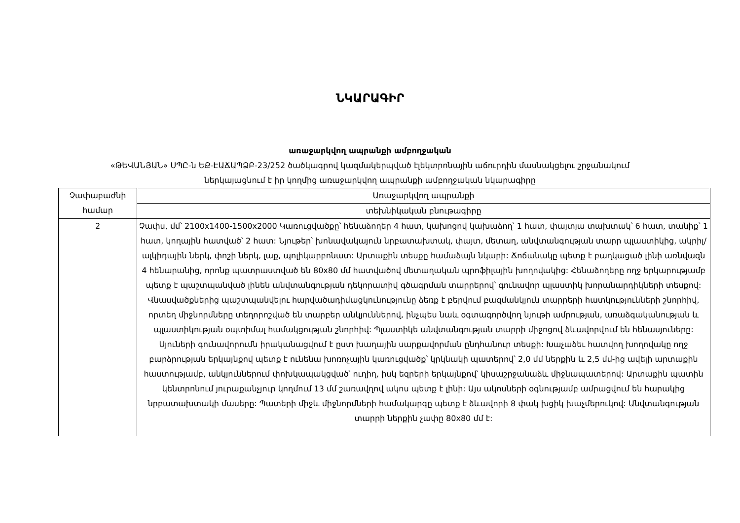ՆԿԱՐԱԳԻՐ
առաջարկվող ապրանքի ամբողջական
«ԹԵՎԱՆՅԱՆ» ՍՊԸ-ն ԵՔ-ԷԱՃԱՊՁԲ-23/252 ծածկագրով կազմակերպված էլեկտրոնային աճուրդին մասնակցելու շրջանակում
ներկայացնում է իր կողմից առաջարկվող ապրանքի ամբողջական նկարագիրը
| Չափաբաժնի համար | Առաջարկվող ապրանքի |
| | տեխնիկական բնութագիրը |
| 2 | Չափս, մմ՝ 2100x1400-1500x2000 Կառուցվածքը՝ հենաձողեր 4 հատ, կախոցով կախաձող՝ 1 հատ, փայտյա տախտակ՝ 6 հատ, տանիք՝ 1 հատ, կողային հատված՝ 2 հատ: Նյութեր՝ խոնավակայուն նրբատախտակ, փայտ, մետաղ, անվտանգության տարր պլաստիկից, ակրիլ/ալկիդային ներկ, փոշի ներկ, լաք, պոլիկարբոնատ: Արտաքին տեսքը համաձայն նկարի: Ճոճանակը պետք է բաղկացած լինի առնվազն 4 հենարանից, որոնք պատրաստված են 80x80 մմ հատվածով մետաղական պրոֆիլային խողովակից: Հենաձողերը ողջ երկարությամբ պետք է պաշտպանված լինեն անվտանգության դեկորատիվ գծագրման տարրերով՝ գունավոր պլաստիկ խորանարդիկների տեսքով: Վնասվածքներից պաշտպանվելու հարվածադիմացկունությունը ձեռք է բերվում բազմանկյուն տարրերի հատկությունների շնորհիվ, որտեղ միջնորմները տեղորոշված են տարբեր անկյուններով, ինչպես նաև օգտագործվող նյութի ամրության, առաձգականության և պլաստիկության օպտիմալ համակցության շնորհիվ: Պլաստիկե անվտանգության տարրի միջոցով ձևավորվում են հենասյուները: Սյուների գունավորումն իրականացվում է ըստ խաղային սարքավորման ընդհանուր տեսքի: Խաչաձեւ հատվող խողովակը ողջ բարձրության երկայնքով պետք է ունենա խոռոչային կառուցվածք՝ կրկնակի պատերով՝ 2,0 մմ ներքին և 2,5 մմ-ից ավելի արտաքին հաստությամբ, անկյուններում փոխկապակցված՝ ուղիղ, իսկ եզրերի երկայնքով՝ կիսաշրջանաձև միջնապատերով: Արտաքին պատին կենտրոնում յուրաքանչյուր կողմում 13 մմ շառավղով ակոս պետք է լինի: Այս ակոսների օգնությամբ ամրացվում են հարակից նրբատախտակի մասերը: Պատերի միջև միջնորմների համակարգը պետք է ձևավորի 8 փակ խցիկ խաչմերուկով: Անվտանգության տարրի ներքին չափը 80x80 մմ է: |